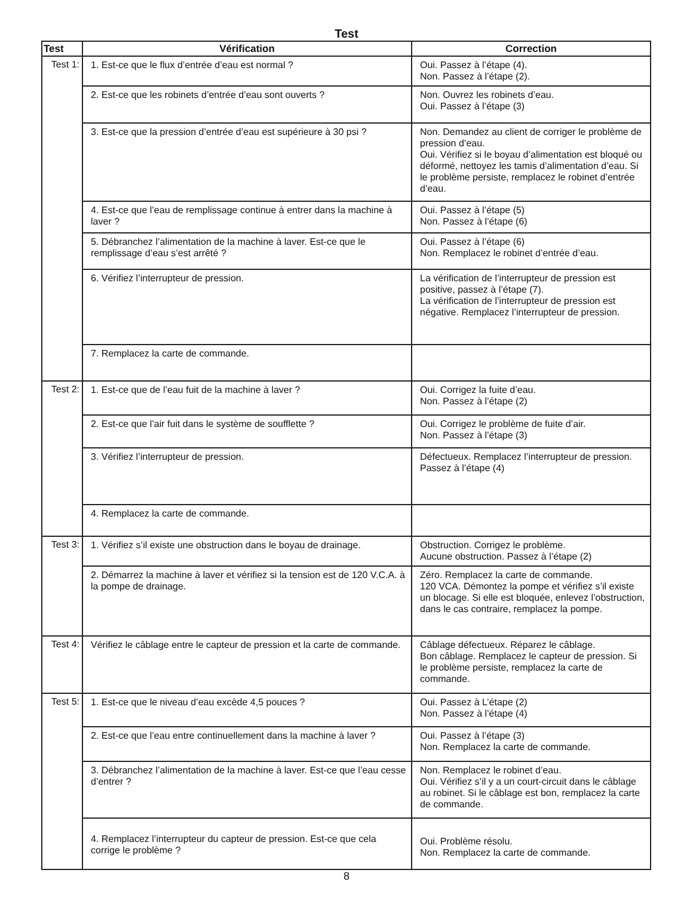Test
| Test | Vérification | Correction |
| --- | --- | --- |
| Test 1: | 1. Est-ce que le flux d’entrée d’eau est normal ? | Oui. Passez à l’étape (4). Non. Passez à l’étape (2). |
| | 2. Est-ce que les robinets d’entrée d’eau sont ouverts ? | Non. Ouvrez les robinets d’eau. Oui. Passez à l’étape (3) |
| | 3. Est-ce que la pression d’entrée d’eau est supérieure à 30 psi ? | Non. Demandez au client de corriger le problème de pression d’eau. Oui. Vérifiez si le boyau d’alimentation est bloqué ou déformé, nettoyez les tamis d’alimentation d’eau. Si le problème persiste, remplacez le robinet d’entrée d’eau. |
| | 4. Est-ce que l’eau de remplissage continue à entrer dans la machine à laver ? | Oui. Passez à l’étape (5) Non. Passez à l’étape (6) |
| | 5. Débranchez l’alimentation de la machine à laver. Est-ce que le remplissage d’eau s’est arrêté ? | Oui. Passez à l’étape (6) Non. Remplacez le robinet d’entrée d’eau. |
| | 6. Vérifiez l’interrupteur de pression. | La vérification de l’interrupteur de pression est positive, passez à l’étape (7). La vérification de l’interrupteur de pression est négative. Remplacez l’interrupteur de pression. |
| | 7. Remplacez la carte de commande. | |
| Test 2: | 1. Est-ce que de l’eau fuit de la machine à laver ? | Oui. Corrigez la fuite d’eau. Non. Passez à l’étape (2) |
| | 2. Est-ce que l’air fuit dans le système de soufflette ? | Oui. Corrigez le problème de fuite d’air. Non. Passez à l’étape (3) |
| | 3. Vérifiez l’interrupteur de pression. | Défectueux. Remplacez l’interrupteur de pression. Passez à l’étape (4) |
| | 4. Remplacez la carte de commande. | |
| Test 3: | 1. Vérifiez s’il existe une obstruction dans le boyau de drainage. | Obstruction. Corrigez le problème. Aucune obstruction. Passez à l’étape (2) |
| | 2. Démarrez la machine à laver et vérifiez si la tension est de 120 V.C.A. à la pompe de drainage. | Zéro. Remplacez la carte de commande. 120 VCA. Démontez la pompe et vérifiez s’il existe un blocage. Si elle est bloquée, enlevez l’obstruction, dans le cas contraire, remplacez la pompe. |
| Test 4: | Vérifiez le câblage entre le capteur de pression et la carte de commande. | Câblage défectueux. Réparez le câblage. Bon câblage. Remplacez le capteur de pression. Si le problème persiste, remplacez la carte de commande. |
| Test 5: | 1. Est-ce que le niveau d’eau excède 4,5 pouces ? | Oui. Passez à L’étape (2) Non. Passez à l’étape (4) |
| | 2. Est-ce que l’eau entre continuellement dans la machine à laver ? | Oui. Passez à l’étape (3) Non. Remplacez la carte de commande. |
| | 3. Débranchez l’alimentation de la machine à laver. Est-ce que l’eau cesse d’entrer ? | Non. Remplacez le robinet d’eau. Oui. Vérifiez s’il y a un court-circuit dans le câblage au robinet. Si le câblage est bon, remplacez la carte de commande. |
| | 4. Remplacez l’interrupteur du capteur de pression. Est-ce que cela corrige le problème ? | Oui. Problème résolu. Non. Remplacez la carte de commande. |
8